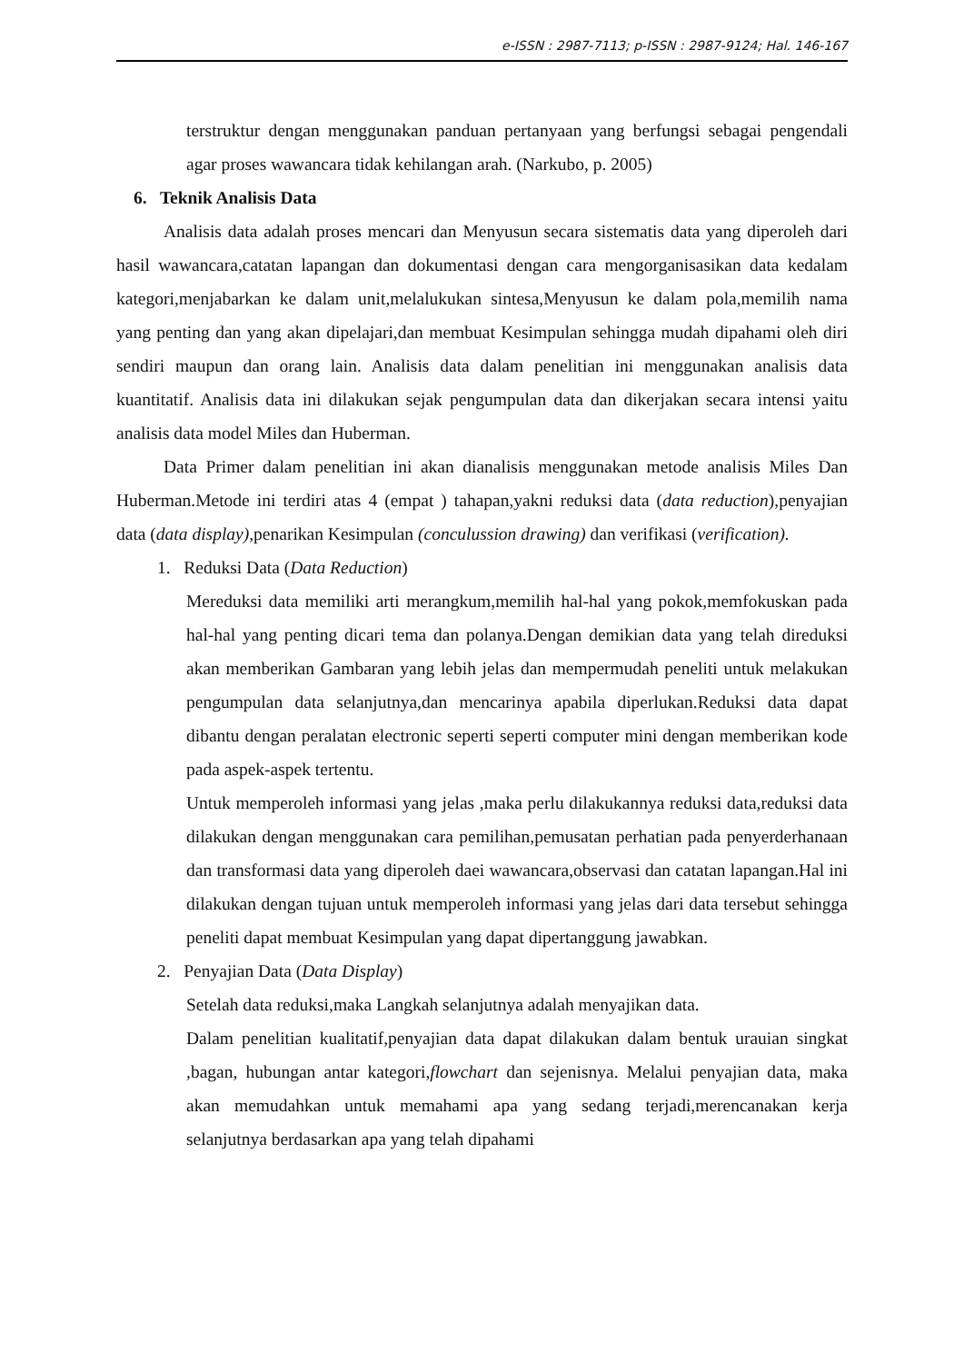e-ISSN : 2987-7113; p-ISSN : 2987-9124; Hal. 146-167
terstruktur dengan menggunakan panduan pertanyaan yang berfungsi sebagai pengendali agar proses wawancara tidak kehilangan arah. (Narkubo, p. 2005)
6. Teknik Analisis Data
Analisis data adalah proses mencari dan Menyusun secara sistematis data yang diperoleh dari hasil wawancara,catatan lapangan dan dokumentasi dengan cara mengorganisasikan data kedalam kategori,menjabarkan ke dalam unit,melalukukan sintesa,Menyusun ke dalam pola,memilih nama yang penting dan yang akan dipelajari,dan membuat Kesimpulan sehingga mudah dipahami oleh diri sendiri maupun dan orang lain. Analisis data dalam penelitian ini menggunakan analisis data kuantitatif. Analisis data ini dilakukan sejak pengumpulan data dan dikerjakan secara intensi yaitu analisis data model Miles dan Huberman.
Data Primer dalam penelitian ini akan dianalisis menggunakan metode analisis Miles Dan Huberman.Metode ini terdiri atas 4 (empat ) tahapan,yakni reduksi data (data reduction),penyajian data (data display), penarikan Kesimpulan (conculussion drawing) dan verifikasi (verification).
1. Reduksi Data (Data Reduction)
Mereduksi data memiliki arti merangkum,memilih hal-hal yang pokok,memfokuskan pada hal-hal yang penting dicari tema dan polanya.Dengan demikian data yang telah direduksi akan memberikan Gambaran yang lebih jelas dan mempermudah peneliti untuk melakukan pengumpulan data selanjutnya,dan mencarinya apabila diperlukan.Reduksi data dapat dibantu dengan peralatan electronic seperti seperti computer mini dengan memberikan kode pada aspek-aspek tertentu.
Untuk memperoleh informasi yang jelas ,maka perlu dilakukannya reduksi data,reduksi data dilakukan dengan menggunakan cara pemilihan,pemusatan perhatian pada penyerderhanaan dan transformasi data yang diperoleh daei wawancara,observasi dan catatan lapangan.Hal ini dilakukan dengan tujuan untuk memperoleh informasi yang jelas dari data tersebut sehingga peneliti dapat membuat Kesimpulan yang dapat dipertanggung jawabkan.
2. Penyajian Data (Data Display)
Setelah data reduksi,maka Langkah selanjutnya adalah menyajikan data.
Dalam penelitian kualitatif,penyajian data dapat dilakukan dalam bentuk urauian singkat ,bagan, hubungan antar kategori,flowchart dan sejenisnya. Melalui penyajian data, maka akan memudahkan untuk memahami apa yang sedang terjadi,merencanakan kerja selanjutnya berdasarkan apa yang telah dipahami